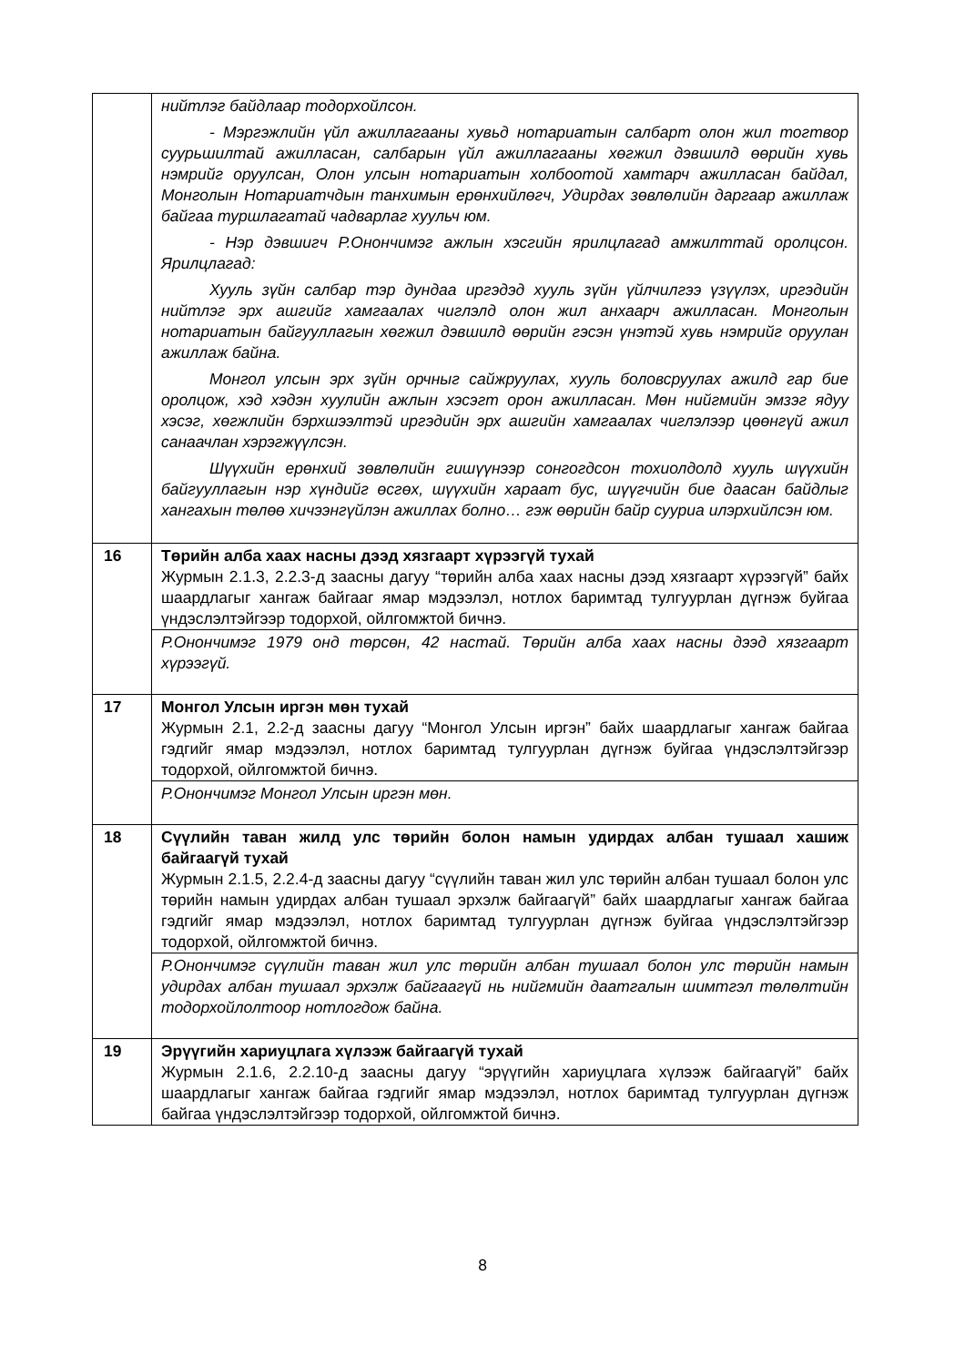| | нийтлэг байдлаар тодорхойлсон. - Мэргэжлийн үйл ажиллагааны хувьд нотариатын салбарт олон жил тогтвор суурьшилтай ажилласан, салбарын үйл ажиллагааны хөгжил дэвшилд өөрийн хувь нэмрийг оруулсан, Олон улсын нотариатын холбоотой хамтарч ажилласан байдал, Монголын Нотариатчдын танхимын ерөнхийлөгч, Удирдах зөвлөлийн даргаар ажиллаж байгаа туршлагатай чадварлаг хуульч юм. - Нэр дэвшигч Р.Онончимэг ажлын хэсгийн ярилцлагад амжилттай оролцсон. Ярилцлагад: Хууль зүйн салбар тэр дундаа иргэдэд хууль зүйн үйлчилгээ үзүүлэх, иргэдийн нийтлэг эрх ашгийг хамгаалах чиглэлд олон жил анхаарч ажилласан. Монголын нотариатын байгууллагын хөгжил дэвшилд өөрийн гэсэн үнэтэй хувь нэмрийг оруулан ажиллаж байна. Монгол улсын эрх зүйн орчныг сайжруулах, хууль боловсруулах ажилд гар бие оролцож, хэд хэдэн хуулийн ажлын хэсэгт орон ажилласан. Мөн нийгмийн эмзэг ядуу хэсэг, хөгжлийн бэрхшээлтэй иргэдийн эрх ашгийн хамгаалах чиглэлээр цөөнгүй ажил санаачлан хэрэгжүүлсэн. Шүүхийн ерөнхий зөвлөлийн гишүүнээр сонгогдсон тохиолдолд хууль шүүхийн байгууллагын нэр хүндийг өсгөх, шүүхийн хараат бус, шүүгчийн бие даасан байдлыг хангахын төлөө хичээнгүйлэн ажиллах болно… гэж өөрийн байр сууриа илэрхийлсэн юм. |
| 16 | Төрийн алба хаах насны дээд хязгаарт хүрээгүй тухай Журмын 2.1.3, 2.2.3-д заасны дагуу “төрийн алба хаах насны дээд хязгаарт хүрээгүй” байх шаардлагыг хангаж байгааг ямар мэдээлэл, нотлох баримтад тулгуурлан дүгнэж буйгаа үндэслэлтэйгээр тодорхой, ойлгомжтой бичнэ. |
| | Р.Онончимэг 1979 онд төрсөн, 42 настай. Төрийн алба хаах насны дээд хязгаарт хүрээгүй. |
| 17 | Монгол Улсын иргэн мөн тухай Журмын 2.1, 2.2-д заасны дагуу “Монгол Улсын иргэн” байх шаардлагыг хангаж байгаа гэдгийг ямар мэдээлэл, нотлох баримтад тулгуурлан дүгнэж буйгаа үндэслэлтэйгээр тодорхой, ойлгомжтой бичнэ. |
| | Р.Онончимэг Монгол Улсын иргэн мөн. |
| 18 | Сүүлийн таван жилд улс төрийн болон намын удирдах албан тушаал хашиж байгаагүй тухай Журмын 2.1.5, 2.2.4-д заасны дагуу “сүүлийн таван жил улс төрийн албан тушаал болон улс төрийн намын удирдах албан тушаал эрхэлж байгаагүй” байх шаардлагыг хангаж байгаа гэдгийг ямар мэдээлэл, нотлох баримтад тулгуурлан дүгнэж буйгаа үндэслэлтэйгээр тодорхой, ойлгомжтой бичнэ. |
| | Р.Онончимэг сүүлийн таван жил улс төрийн албан тушаал болон улс төрийн намын удирдах албан тушаал эрхэлж байгаагүй нь нийгмийн даатгалын шимтгэл төлөлтийн тодорхойлолтоор нотлогдож байна. |
| 19 | Эрүүгийн хариуцлага хүлээж байгаагүй тухай Журмын 2.1.6, 2.2.10-д заасны дагуу “эрүүгийн хариуцлага хүлээж байгаагүй” байх шаардлагыг хангаж байгаа гэдгийг ямар мэдээлэл, нотлох баримтад тулгуурлан дүгнэж байгаа үндэслэлтэйгээр тодорхой, ойлгомжтой бичнэ. |
8